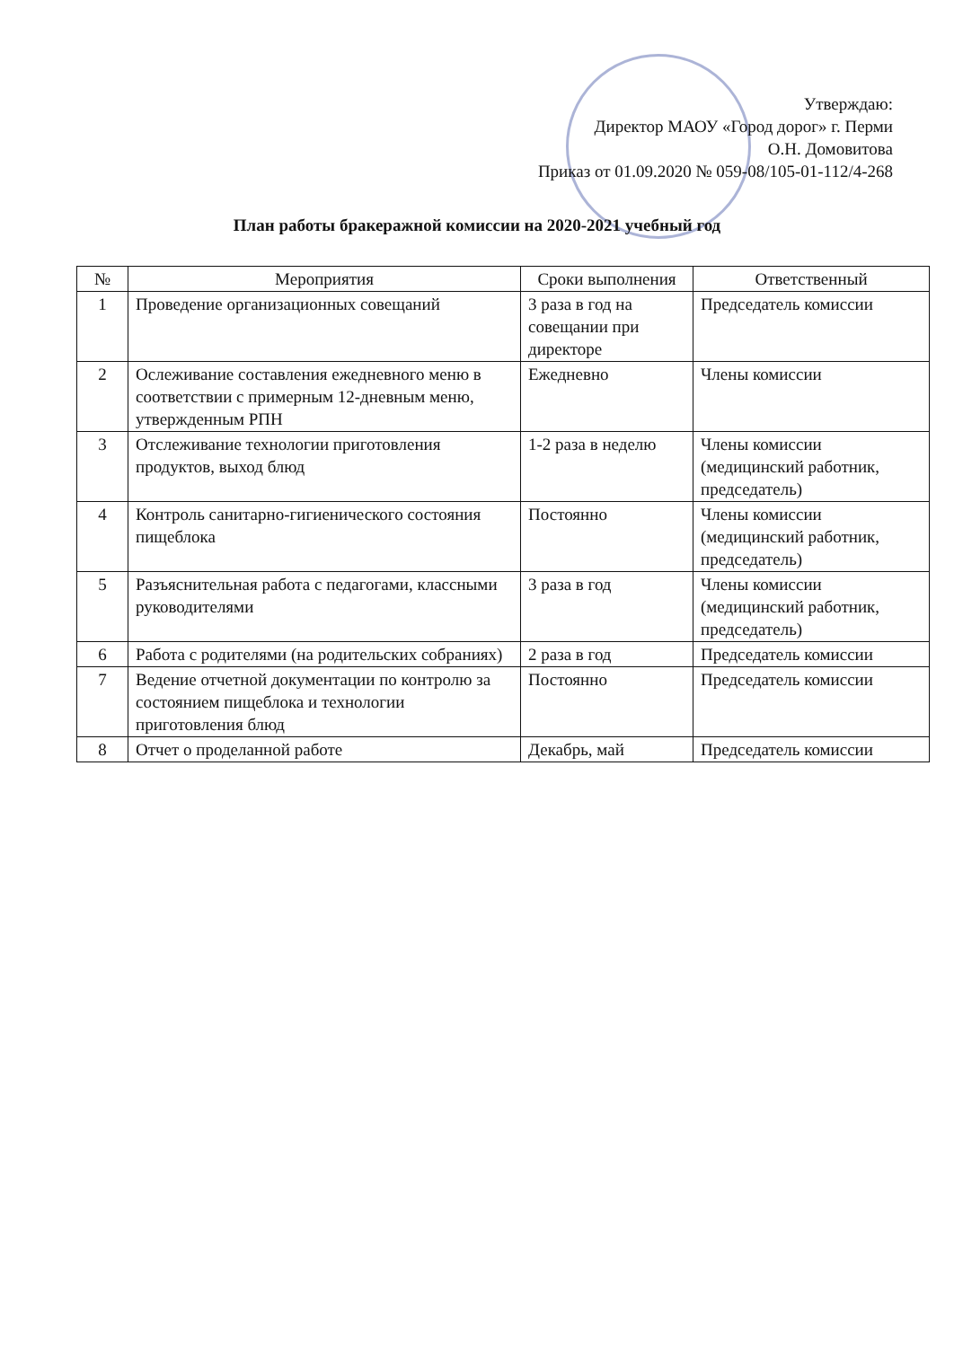Утверждаю:
Директор МАОУ «Город дорог» г. Перми
О.Н. Домовитова
Приказ от 01.09.2020 № 059-08/105-01-112/4-268
План работы бракеражной комиссии на 2020-2021 учебный год
| № | Мероприятия | Сроки выполнения | Ответственный |
| --- | --- | --- | --- |
| 1 | Проведение организационных совещаний | 3 раза в год на совещании при директоре | Председатель комиссии |
| 2 | Ослеживание составления ежедневного меню в соответствии с примерным 12-дневным меню, утвержденным РПН | Ежедневно | Члены комиссии |
| 3 | Отслеживание технологии приготовления продуктов, выход блюд | 1-2 раза в неделю | Члены комиссии (медицинский работник, председатель) |
| 4 | Контроль санитарно-гигиенического состояния пищеблока | Постоянно | Члены комиссии (медицинский работник, председатель) |
| 5 | Разъяснительная работа с педагогами, классными руководителями | 3 раза в год | Члены комиссии (медицинский работник, председатель) |
| 6 | Работа с родителями (на родительских собраниях) | 2 раза в год | Председатель комиссии |
| 7 | Ведение отчетной документации по контролю за состоянием пищеблока и технологии приготовления блюд | Постоянно | Председатель комиссии |
| 8 | Отчет о проделанной работе | Декабрь, май | Председатель комиссии |